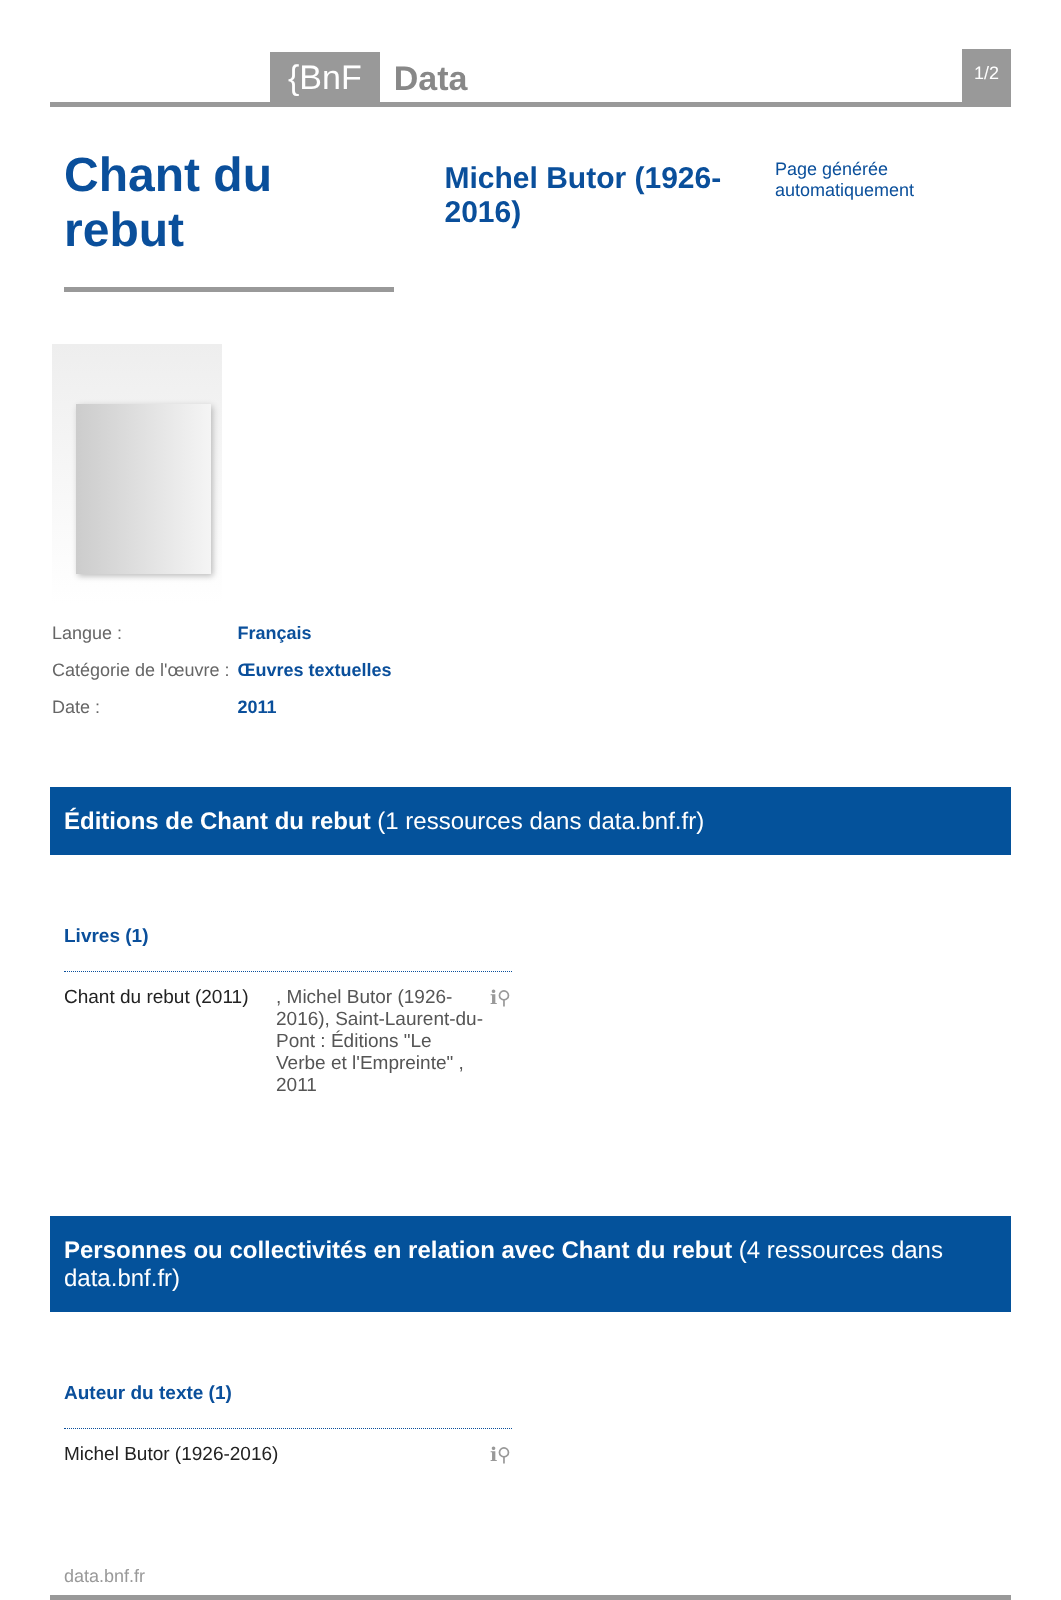{BnF Data 1/2
Chant du rebut
Michel Butor (1926-2016) Page générée automatiquement
| Langue : | Français |
| Catégorie de l'œuvre : | Œuvres textuelles |
| Date : | 2011 |
Éditions de Chant du rebut (1 ressources dans data.bnf.fr)
Livres (1)
Chant du rebut (2011)
, Michel Butor (1926-2016), Saint-Laurent-du-Pont : Éditions "Le Verbe et l'Empreinte" , 2011
ℹ⚲
Personnes ou collectivités en relation avec Chant du rebut (4 ressources dans data.bnf.fr)
Auteur du texte (1)
Michel Butor (1926-2016) ℹ⚲
data.bnf.fr